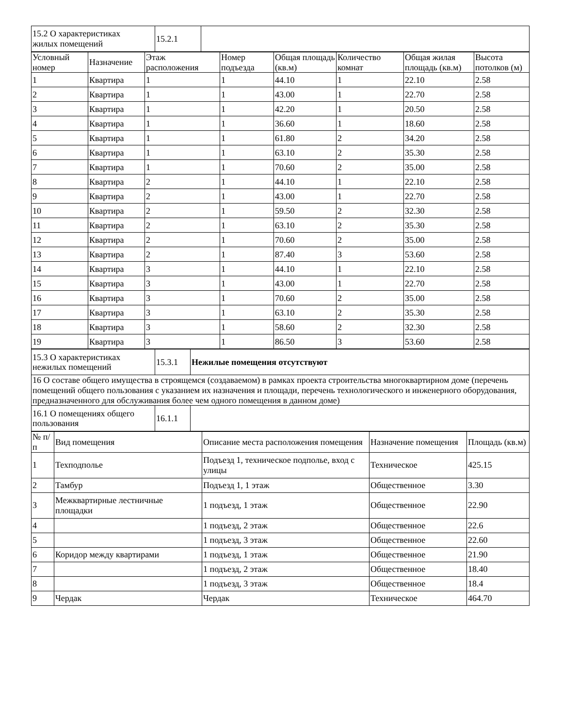| 15.2 О характеристиках жилых помещений | 15.2.1 | |
| Условный номер | Назначение | Этаж расположения | Номер подъезда | Общая площадь (кв.м) | Количество комнат | Общая жилая площадь (кв.м) | Высота потолков (м) |
| --- | --- | --- | --- | --- | --- | --- | --- |
| 1 | Квартира | 1 | 1 | 44.10 | 1 | 22.10 | 2.58 |
| 2 | Квартира | 1 | 1 | 43.00 | 1 | 22.70 | 2.58 |
| 3 | Квартира | 1 | 1 | 42.20 | 1 | 20.50 | 2.58 |
| 4 | Квартира | 1 | 1 | 36.60 | 1 | 18.60 | 2.58 |
| 5 | Квартира | 1 | 1 | 61.80 | 2 | 34.20 | 2.58 |
| 6 | Квартира | 1 | 1 | 63.10 | 2 | 35.30 | 2.58 |
| 7 | Квартира | 1 | 1 | 70.60 | 2 | 35.00 | 2.58 |
| 8 | Квартира | 2 | 1 | 44.10 | 1 | 22.10 | 2.58 |
| 9 | Квартира | 2 | 1 | 43.00 | 1 | 22.70 | 2.58 |
| 10 | Квартира | 2 | 1 | 59.50 | 2 | 32.30 | 2.58 |
| 11 | Квартира | 2 | 1 | 63.10 | 2 | 35.30 | 2.58 |
| 12 | Квартира | 2 | 1 | 70.60 | 2 | 35.00 | 2.58 |
| 13 | Квартира | 2 | 1 | 87.40 | 3 | 53.60 | 2.58 |
| 14 | Квартира | 3 | 1 | 44.10 | 1 | 22.10 | 2.58 |
| 15 | Квартира | 3 | 1 | 43.00 | 1 | 22.70 | 2.58 |
| 16 | Квартира | 3 | 1 | 70.60 | 2 | 35.00 | 2.58 |
| 17 | Квартира | 3 | 1 | 63.10 | 2 | 35.30 | 2.58 |
| 18 | Квартира | 3 | 1 | 58.60 | 2 | 32.30 | 2.58 |
| 19 | Квартира | 3 | 1 | 86.50 | 3 | 53.60 | 2.58 |
| 15.3 О характеристиках нежилых помещений | 15.3.1 | Нежилые помещения отсутствуют |
| 16 О составе общего имущества в строящемся (создаваемом) в рамках проекта строительства многоквартирном доме (перечень помещений общего пользования с указанием их назначения и площади, перечень технологического и инженерного оборудования, предназначенного для обслуживания более чем одного помещения в данном доме) | | |
| 16.1 О помещениях общего пользования | 16.1.1 | |
| № п/п | Вид помещения | Описание места расположения помещения | Назначение помещения | Площадь (кв.м) |
| --- | --- | --- | --- | --- |
| 1 | Техподполье | Подъезд 1, техническое подполье, вход с улицы | Техническое | 425.15 |
| 2 | Тамбур | Подъезд 1, 1 этаж | Общественное | 3.30 |
| 3 | Межквартирные лестничные площадки | 1 подъезд, 1 этаж | Общественное | 22.90 |
| 4 | | 1 подъезд, 2 этаж | Общественное | 22.6 |
| 5 | | 1 подъезд, 3 этаж | Общественное | 22.60 |
| 6 | Коридор между квартирами | 1 подъезд, 1 этаж | Общественное | 21.90 |
| 7 | | 1 подъезд, 2 этаж | Общественное | 18.40 |
| 8 | | 1 подъезд, 3 этаж | Общественное | 18.4 |
| 9 | Чердак | Чердак | Техническое | 464.70 |